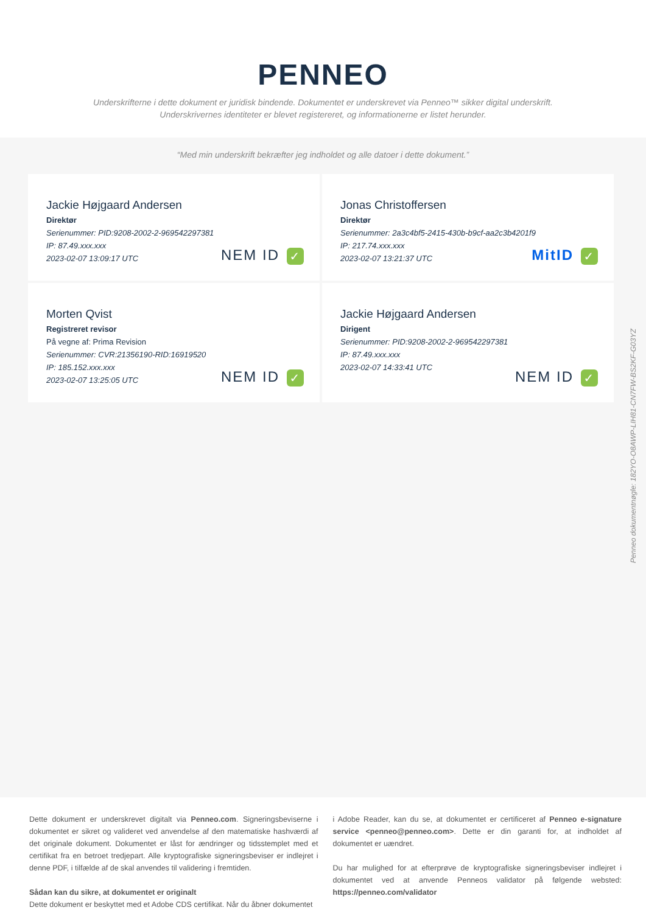PENNEO
Underskrifterne i dette dokument er juridisk bindende. Dokumentet er underskrevet via Penneo™ sikker digital underskrift.
Underskrivernes identiteter er blevet registereret, og informationerne er listet herunder.
“Med min underskrift bekræfter jeg indholdet og alle datoer i dette dokument.”
Jackie Højgaard Andersen
Direktør
Serienummer: PID:9208-2002-2-969542297381
IP: 87.49.xxx.xxx
2023-02-07 13:09:17 UTC
NEM ID ✓
Jonas Christoffersen
Direktør
Serienummer: 2a3c4bf5-2415-430b-b9cf-aa2c3b4201f9
IP: 217.74.xxx.xxx
2023-02-07 13:21:37 UTC
MitID ✓
Morten Qvist
Registreret revisor
På vegne af: Prima Revision
Serienummer: CVR:21356190-RID:16919520
IP: 185.152.xxx.xxx
2023-02-07 13:25:05 UTC
NEM ID ✓
Jackie Højgaard Andersen
Dirigent
Serienummer: PID:9208-2002-2-969542297381
IP: 87.49.xxx.xxx
2023-02-07 14:33:41 UTC
NEM ID ✓
Penneo dokumentnøgle: 182YO-O8AWP-LIH81-CN7FW-BS2KF-G03YZ
Dette dokument er underskrevet digitalt via Penneo.com. Signeringsbeviserne i dokumentet er sikret og valideret ved anvendelse af den matematiske hashværdi af det originale dokument. Dokumentet er låst for ændringer og tidsstemplet med et certifikat fra en betroet tredjepart. Alle kryptografiske signeringsbeviser er indlejret i denne PDF, i tilfælde af de skal anvendes til validering i fremtiden.
Sådan kan du sikre, at dokumentet er originalt
Dette dokument er beskyttet med et Adobe CDS certifikat. Når du åbner dokumentet
i Adobe Reader, kan du se, at dokumentet er certificeret af Penneo e-signature service <penneo@penneo.com>. Dette er din garanti for, at indholdet af dokumentet er uændret.
Du har mulighed for at efterprøve de kryptografiske signeringsbeviser indlejret i dokumentet ved at anvende Penneos validator på følgende websted: https://penneo.com/validator